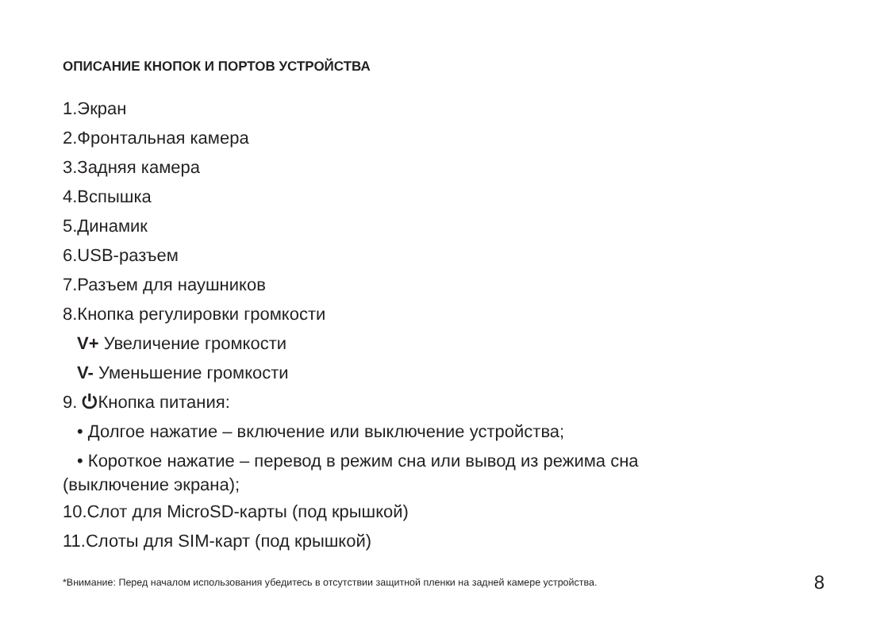ОПИСАНИЕ КНОПОК И ПОРТОВ УСТРОЙСТВА
1.Экран
2.Фронтальная камера
3.Задняя камера
4.Вспышка
5.Динамик
6.USB-разъем
7.Разъем для наушников
8.Кнопка регулировки громкости
V+ Увеличение громкости
V- Уменьшение громкости
9. ⏻Кнопка питания:
• Долгое нажатие – включение или выключение устройства;
• Короткое нажатие – перевод в режим сна или вывод из режима сна
(выключение экрана);
10.Слот для MicroSD-карты (под крышкой)
11.Слоты для SIM-карт (под крышкой)
*Внимание: Перед началом использования убедитесь в отсутствии защитной пленки на задней камере устройства. 8